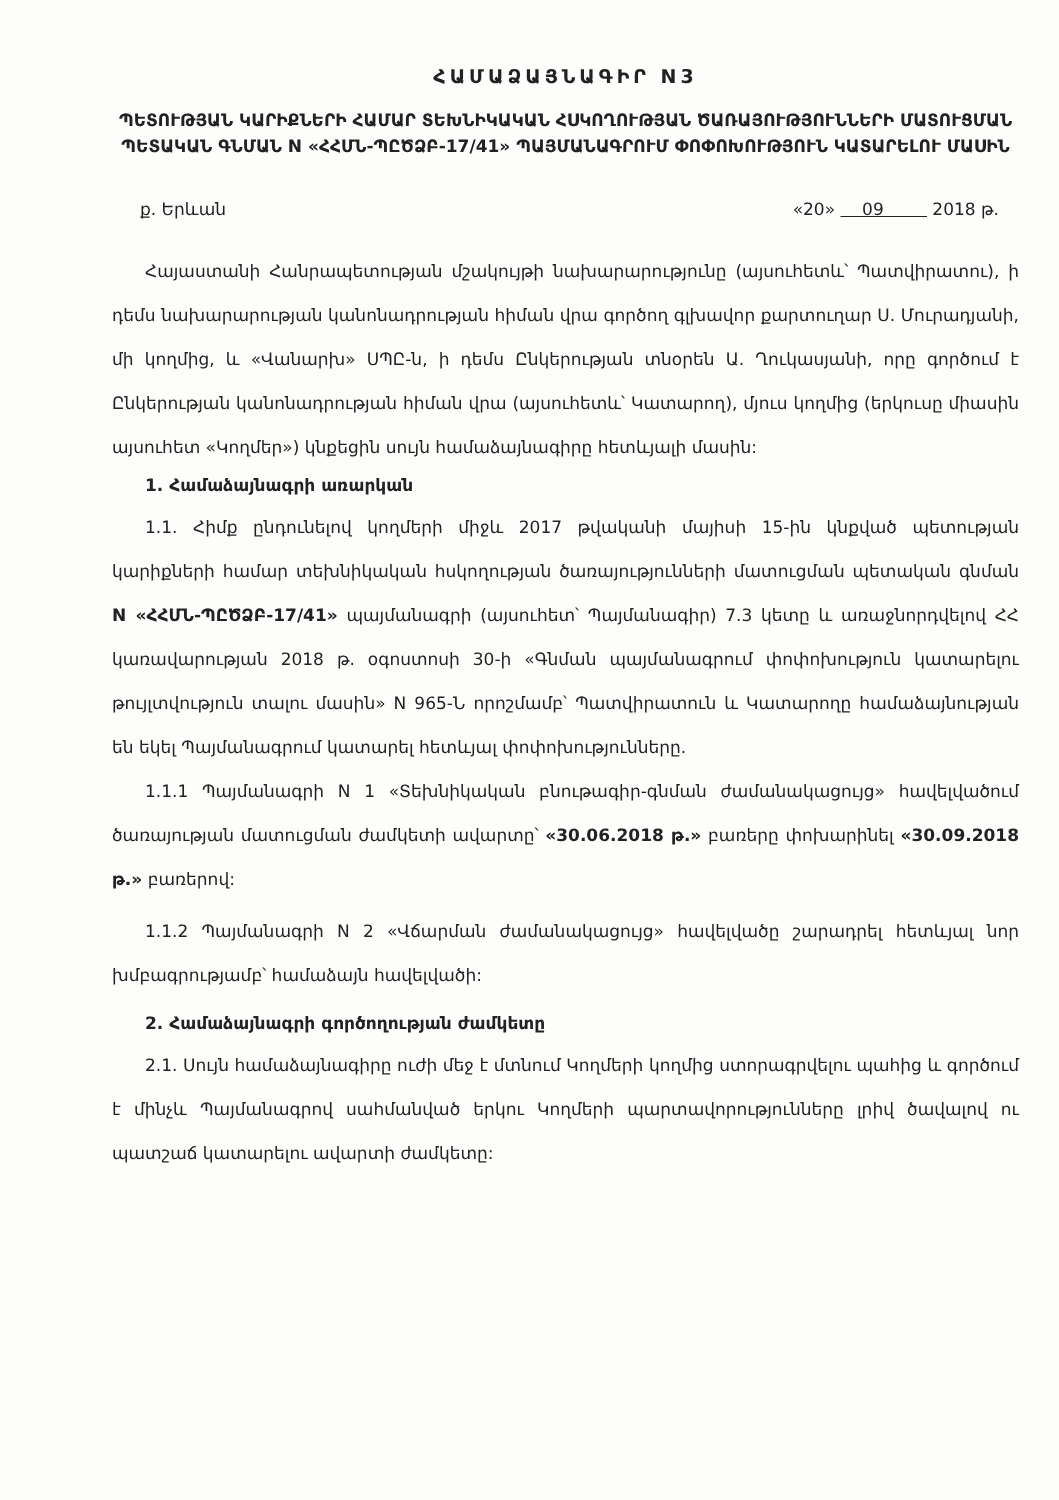ՀԱՄԱՁԱՅՆԱԳԻՐ N3
ՊԵՏՈՒԹՅԱՆ ԿԱՐԻՔՆԵՐԻ ՀԱՄԱՐ ՏԵԽՆԻԿԱԿԱՆ ՀՍԿՈՂՈՒԹՅԱՆ ԾԱՌԱՅՈՒԹՅՈՒՆՆԵՐԻ ՄԱՏՈՒՑՄԱՆ ՊԵՏԱԿԱՆ ԳՆՄԱՆ N «ՀՀՄՆ-ՊԸԾՁԲ-17/41» ՊԱՅՄԱՆԱԳՐՈՒՄ ՓՈՓՈԽՈՒԹՅՈՒՆ ԿԱՏԱՐԵԼՈՒ ՄԱՍԻՆ
ք. Երևան «20» 09 2018 թ.
Հայաստանի Հանրապետության մշակույթի նախարարությունը (այսուհետև՝ Պատվիրատու), ի դեմս նախարարության կանոնադրության հիման վրա գործող գլխավոր քարտուղար Ս. Մուրադյանի, մի կողմից, և «Վանարխ» ՍՊԸ-ն, ի դեմս Ընկերության տնօրեն Ա. Ղուկասյանի, որը գործում է Ընկերության կանոնադրության հիման վրա (այսուհետև՝ Կատարող), մյուս կողմից (երկուսը միասին այսուհետ «Կողմեր») կնքեցին սույն համաձայնագիրը հետևյալի մասին:
1. Համաձայնագրի առարկան
1.1. Հիմք ընդունելով կողմերի միջև 2017 թվականի մայիսի 15-ին կնքված պետության կարիքների համար տեխնիկական հսկողության ծառայությունների մատուցման պետական գնման N «ՀՀՄՆ-ՊԸԾՁԲ-17/41» պայմանագրի (այսուհետ՝ Պայմանագիր) 7.3 կետը և առաջնորդվելով ՀՀ կառավարության 2018 թ. օգոստոսի 30-ի «Գնման պայմանագրում փոփոխություն կատարելու թույլտվություն տալու մասին» N 965-Ն որոշմամբ՝ Պատվիրատուն և Կատարողը համաձայնության են եկել Պայմանագրում կատարել հետևյալ փոփոխությունները.
1.1.1 Պայմանագրի N 1 «Տեխնիկական բնութագիր-գնման ժամանակացույց» հավելվածում ծառայության մատուցման ժամկետի ավարտը՝ «30.06.2018 թ.» բառերը փոխարինել «30.09.2018 թ.» բառերով:
1.1.2 Պայմանագրի N 2 «Վճարման ժամանակացույց» հավելվածը շարադրել հետևյալ նոր խմբագրությամբ՝ համաձայն հավելվածի:
2. Համաձայնագրի գործողության ժամկետը
2.1. Սույն համաձայնագիրը ուժի մեջ է մտնում Կողմերի կողմից ստորագրվելու պահից և գործում է մինչև Պայմանագրով սահմանված երկու Կողմերի պարտավորությունները լրիվ ծավալով ու պատշաճ կատարելու ավարտի ժամկետը: